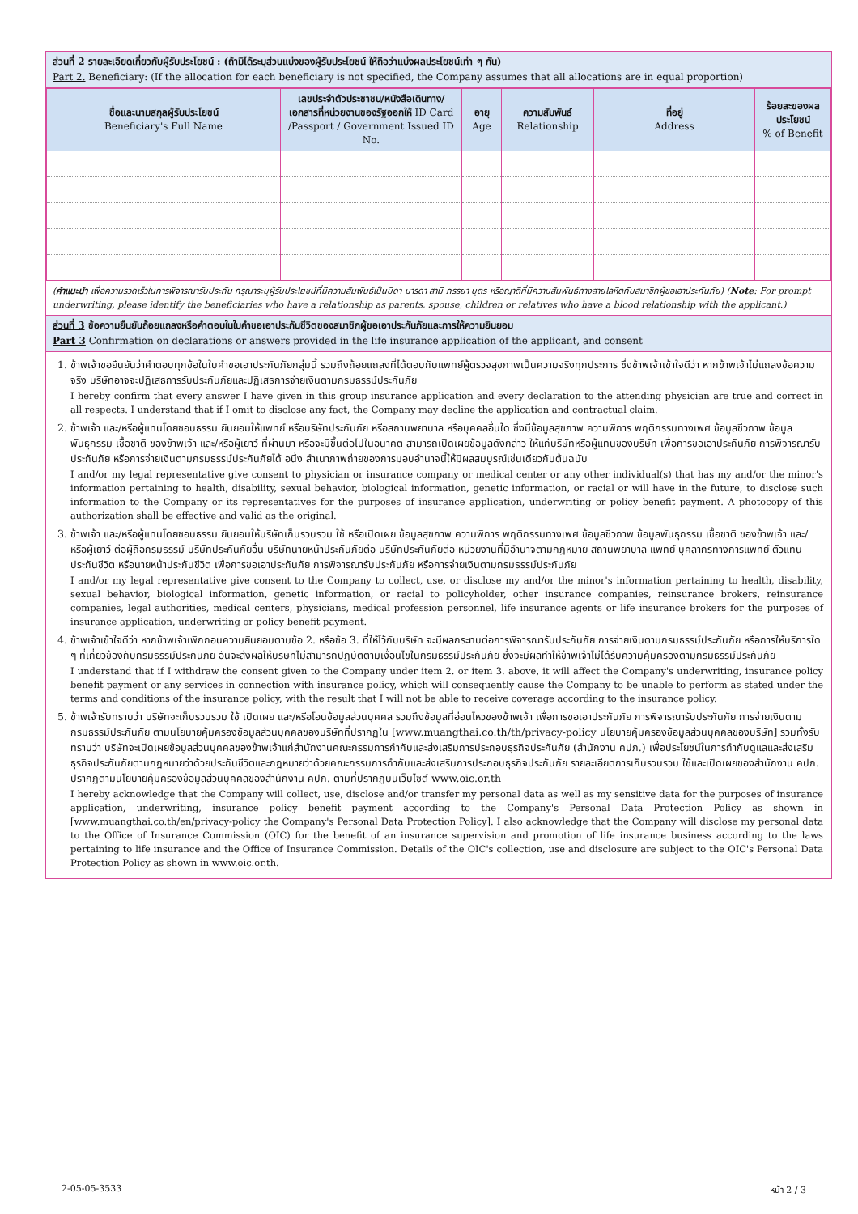ส่วนที่ 2 รายละเอียดเกี่ยวกับผู้รับประโยชน์ : (ถ้ามิได้ระบุส่วนแบ่งของผู้รับประโยชน์ ให้ถือว่าแบ่งผลประโยชน์เท่า ๆ กัน)
Part 2. Beneficiary: (If the allocation for each beneficiary is not specified, the Company assumes that all allocations are in equal proportion)
| ชื่อและนามสกุลผู้รับประโยชน์ Beneficiary's Full Name | เลขประจำตัวประชาชน/หนังสือเดินทาง/เอกสารที่หน่วยงานของรัฐออกให้ ID Card /Passport / Government Issued ID No. | อายุ Age | ความสัมพันธ์ Relationship | ที่อยู่ Address | ร้อยละของผลประโยชน์ % of Benefit |
| --- | --- | --- | --- | --- | --- |
(คำแนะนำ เพื่อความรวดเร็วในการพิจารณารับประกัน กรุณาระบุผู้รับประโยชน์ที่มีความสัมพันธ์เป็นบิดา มารดา สามี ภรรยา บุตร หรือญาติที่มีความสัมพันธ์ทางสายโลหิตกับสมาชิกผู้ขอเอาประกันภัย) (Note: For prompt underwriting, please identify the beneficiaries who have a relationship as parents, spouse, children or relatives who have a blood relationship with the applicant.)
ส่วนที่ 3 ข้อความยืนยันถ้อยแถลงหรือคำตอบในใบคำขอเอาประกันชีวิตของสมาชิกผู้ขอเอาประกันภัยและการให้ความยินยอม
Part 3 Confirmation on declarations or answers provided in the life insurance application of the applicant, and consent
1. ข้าพเจ้าขอยืนยันว่าคำตอบทุกข้อในใบคำขอเอาประกันภัยกลุ่มนี้ รวมถึงถ้อยแถลงที่ได้ตอบกับแพทย์ผู้ตรวจสุขภาพเป็นความจริงทุกประการ ซึ่งข้าพเจ้าเข้าใจดีว่า หากข้าพเจ้าไม่แถลงข้อความจริง บริษัทอาจจะปฏิเสธการรับประกันภัยและปฏิเสธการจ่ายเงินตามกรมธรรม์ประกันภัย
I hereby confirm that every answer I have given in this group insurance application and every declaration to the attending physician are true and correct in all respects. I understand that if I omit to disclose any fact, the Company may decline the application and contractual claim.
2. ข้าพเจ้า และ/หรือผู้แทนโดยชอบธรรม ยินยอมให้แพทย์ หรือบริษัทประกันภัย หรือสถานพยาบาล หรือบุคคลอื่นใด ซึ่งมีข้อมูลสุขภาพ ความพิการ พฤติกรรมทางเพศ ข้อมูลชีวภาพ ข้อมูลพันธุกรรม เชื้อชาติ ของข้าพเจ้า และ/หรือผู้เยาว์ ที่ผ่านมา หรือจะมีขึ้นต่อไปในอนาคต สามารถเปิดเผยข้อมูลดังกล่าว ให้แก่บริษัทหรือผู้แทนของบริษัท เพื่อการขอเอาประกันภัย การพิจารณารับประกันภัย หรือการจ่ายเงินตามกรมธรรม์ประกันภัยได้ อนึ่ง สำเนาภาพถ่ายของการมอบอำนาจนี้ให้มีผลสมบูรณ์เช่นเดียวกับต้นฉบับ
I and/or my legal representative give consent to physician or insurance company or medical center or any other individual(s) that has my and/or the minor's information pertaining to health, disability, sexual behavior, biological information, genetic information, or racial or will have in the future, to disclose such information to the Company or its representatives for the purposes of insurance application, underwriting or policy benefit payment. A photocopy of this authorization shall be effective and valid as the original.
3. ข้าพเจ้า และ/หรือผู้แทนโดยชอบธรรม ยินยอมให้บริษัทเก็บรวบรวม ใช้ หรือเปิดเผย ข้อมูลสุขภาพ ความพิการ พฤติกรรมทางเพศ ข้อมูลชีวภาพ ข้อมูลพันธุกรรม เชื้อชาติ ของข้าพเจ้า และ/หรือผู้เยาว์ ต่อผู้ถือกรมธรรม์ บริษัทประกันภัยอื่น บริษัทนายหน้าประกันภัยต่อ บริษัทประกันภัยต่อ หน่วยงานที่มีอำนาจตามกฎหมาย สถานพยาบาล แพทย์ บุคลากรทางการแพทย์ ตัวแทนประกันชีวิต หรือนายหน้าประกันชีวิต เพื่อการขอเอาประกันภัย การพิจารณารับประกันภัย หรือการจ่ายเงินตามกรมธรรม์ประกันภัย
I and/or my legal representative give consent to the Company to collect, use, or disclose my and/or the minor's information pertaining to health, disability, sexual behavior, biological information, genetic information, or racial to policyholder, other insurance companies, reinsurance brokers, reinsurance companies, legal authorities, medical centers, physicians, medical profession personnel, life insurance agents or life insurance brokers for the purposes of insurance application, underwriting or policy benefit payment.
4. ข้าพเจ้าเข้าใจดีว่า หากข้าพเจ้าเพิกถอนความยินยอมตามข้อ 2. หรือข้อ 3. ที่ให้ไว้กับบริษัท จะมีผลกระทบต่อการพิจารณารับประกันภัย การจ่ายเงินตามกรมธรรม์ประกันภัย หรือการให้บริการใด ๆ ที่เกี่ยวข้องกับกรมธรรม์ประกันภัย อันจะส่งผลให้บริษัทไม่สามารถปฏิบัติตามเงื่อนไขในกรมธรรม์ประกันภัย ซึ่งจะมีผลทำให้ข้าพเจ้าไม่ได้รับความคุ้มครองตามกรมธรรม์ประกันภัย
I understand that if I withdraw the consent given to the Company under item 2. or item 3. above, it will affect the Company's underwriting, insurance policy benefit payment or any services in connection with insurance policy, which will consequently cause the Company to be unable to perform as stated under the terms and conditions of the insurance policy, with the result that I will not be able to receive coverage according to the insurance policy.
5. ข้าพเจ้ารับทราบว่า บริษัทจะเก็บรวบรวม ใช้ เปิดเผย และ/หรือโอนข้อมูลส่วนบุคคล รวมถึงข้อมูลที่อ่อนไหวของข้าพเจ้า เพื่อการขอเอาประกันภัย การพิจารณารับประกันภัย การจ่ายเงินตามกรมธรรม์ประกันภัย ตามนโยบายคุ้มครองข้อมูลส่วนบุคคลของบริษัทที่ปรากฏใน [www.muangthai.co.th/th/privacy-policy นโยบายคุ้มครองข้อมูลส่วนบุคคลของบริษัท] รวมทั้งรับทราบว่า บริษัทจะเปิดเผยข้อมูลส่วนบุคคลของข้าพเจ้าแก่สำนักงานคณะกรรมการกำกับและส่งเสริมการประกอบธุรกิจประกันภัย (สำนักงาน คปภ.) เพื่อประโยชน์ในการกำกับดูแลและส่งเสริมธุรกิจประกันภัยตามกฎหมายว่าด้วยประกันชีวิตและกฎหมายว่าด้วยคณะกรรมการกำกับและส่งเสริมการประกอบธุรกิจประกันภัย รายละเอียดการเก็บรวบรวม ใช้และเปิดเผยของสำนักงาน คปภ. ปรากฏตามนโยบายคุ้มครองข้อมูลส่วนบุคคลของสำนักงาน คปภ. ตามที่ปรากฏบนเว็บไซต์ www.oic.or.th
I hereby acknowledge that the Company will collect, use, disclose and/or transfer my personal data as well as my sensitive data for the purposes of insurance application, underwriting, insurance policy benefit payment according to the Company's Personal Data Protection Policy as shown in [www.muangthai.co.th/en/privacy-policy the Company's Personal Data Protection Policy]. I also acknowledge that the Company will disclose my personal data to the Office of Insurance Commission (OIC) for the benefit of an insurance supervision and promotion of life insurance business according to the laws pertaining to life insurance and the Office of Insurance Commission. Details of the OIC's collection, use and disclosure are subject to the OIC's Personal Data Protection Policy as shown in www.oic.or.th.
2-05-05-3533 หน้า 2 / 3